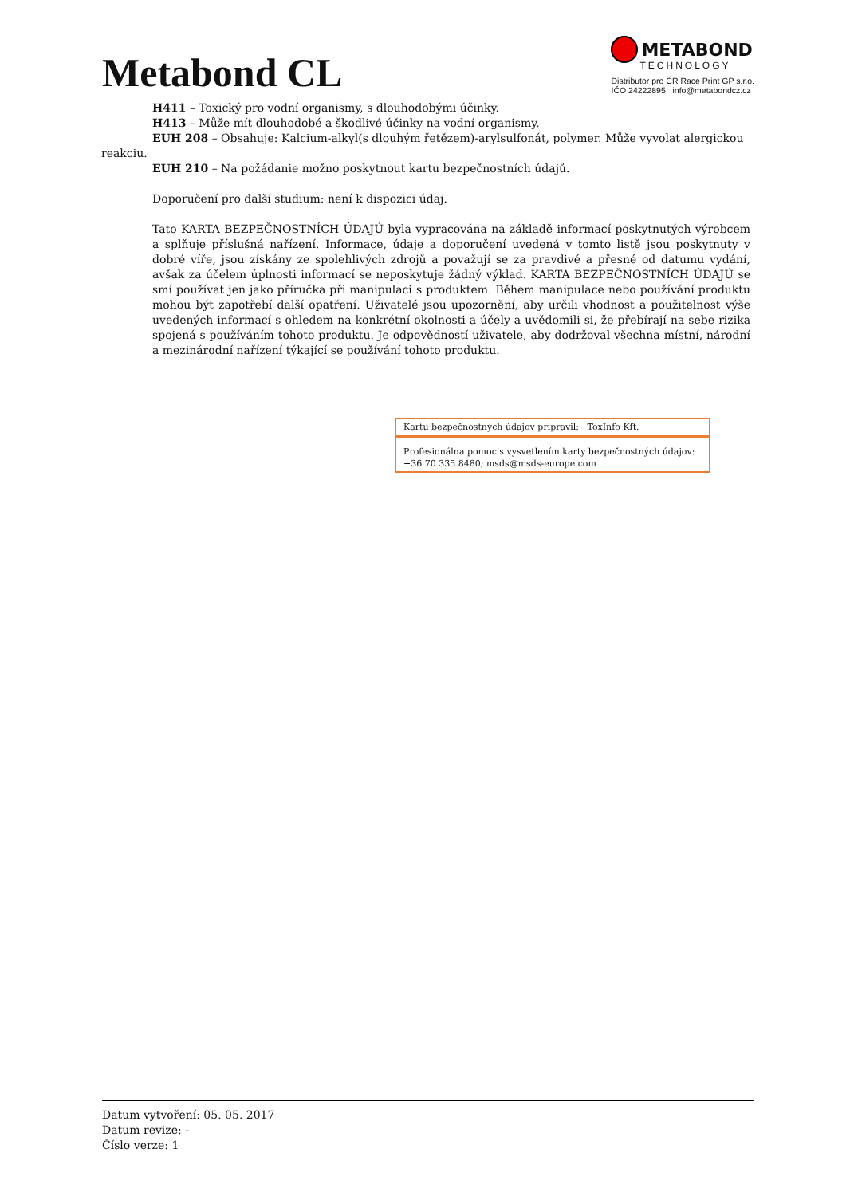Metabond CL
METABOND
TECHNOLOGY
Distributor pro ČR Race Print GP s.r.o.
IČO 24222895 info@metabondcz.cz
H411 – Toxický pro vodní organismy, s dlouhodobými účinky.
H413 – Může mít dlouhodobé a škodlivé účinky na vodní organismy.
EUH 208 – Obsahuje: Kalcium-alkyl(s dlouhým řetězem)-arylsulfonát, polymer. Může vyvolat alergickou reakciu.
EUH 210 – Na požádanie možno poskytnout kartu bezpečnostních údajů.
Doporučení pro další studium: není k dispozici údaj.
Tato KARTA BEZPEČNOSTNÍCH ÚDAJÚ byla vypracována na základě informací poskytnutých výrobcem a splňuje příslušná nařízení. Informace, údaje a doporučení uvedená v tomto listě jsou poskytnuty v dobré víře, jsou získány ze spolehlivých zdrojů a považují se za pravdivé a přesné od datumu vydání, avšak za účelem úplnosti informací se neposkytuje žádný výklad. KARTA BEZPEČNOSTNÍCH ÚDAJÚ se smí používat jen jako příručka při manipulaci s produktem. Během manipulace nebo používání produktu mohou být zapotřebí další opatření. Uživatelé jsou upozornění, aby určili vhodnost a použitelnost výše uvedených informací s ohledem na konkrétní okolnosti a účely a uvědomili si, že přebírají na sebe rizika spojená s používáním tohoto produktu. Je odpovědností uživatele, aby dodržoval všechna místní, národní a mezinárodní nařízení týkající se používání tohoto produktu.
Kartu bezpečnostných údajov pripravil: ToxInfo Kft.
Profesionálna pomoc s vysvetlením karty bezpečnostných údajov:
+36 70 335 8480; msds@msds-europe.com
Datum vytvoření: 05. 05. 2017
Datum revize: -
Číslo verze: 1